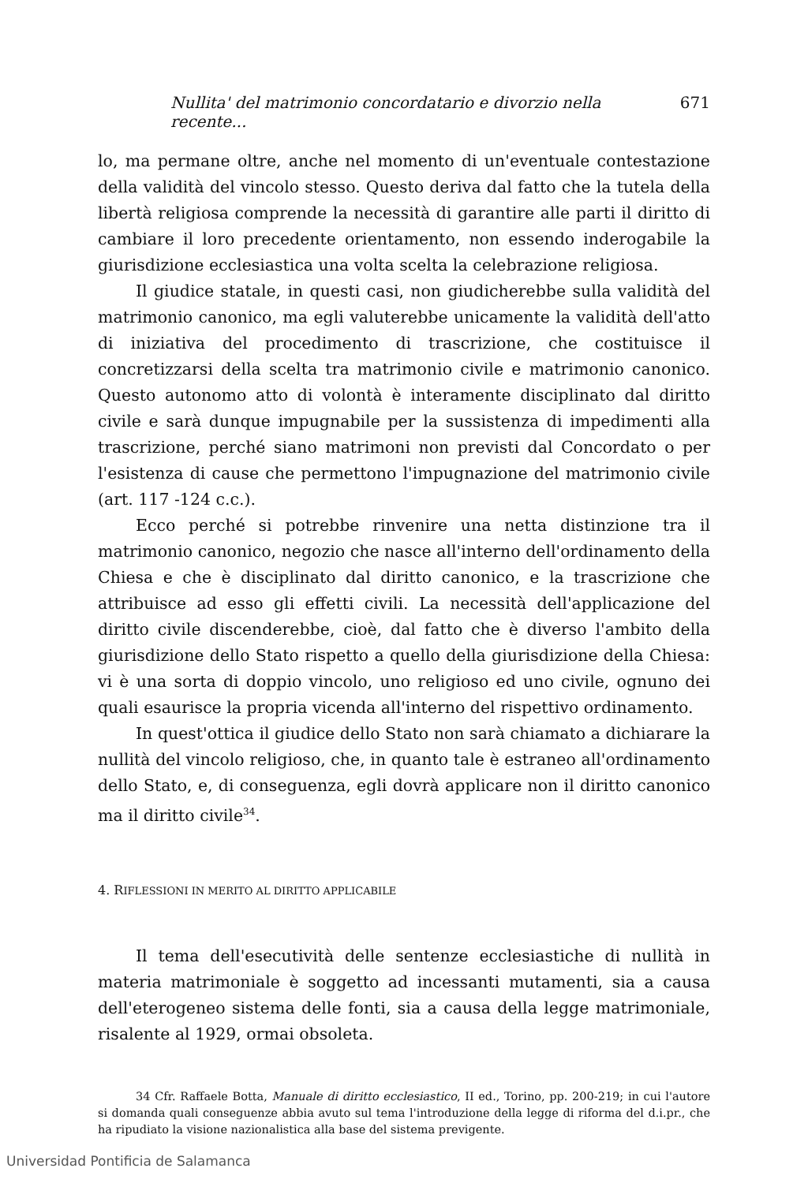Nullita' del matrimonio concordatario e divorzio nella recente... 671
lo, ma permane oltre, anche nel momento di un'eventuale contestazione della validità del vincolo stesso. Questo deriva dal fatto che la tutela della libertà religiosa comprende la necessità di garantire alle parti il diritto di cambiare il loro precedente orientamento, non essendo inderogabile la giurisdizione ecclesiastica una volta scelta la celebrazione religiosa.
Il giudice statale, in questi casi, non giudicherebbe sulla validità del matrimonio canonico, ma egli valuterebbe unicamente la validità dell'atto di iniziativa del procedimento di trascrizione, che costituisce il concretizzarsi della scelta tra matrimonio civile e matrimonio canonico. Questo autonomo atto di volontà è interamente disciplinato dal diritto civile e sarà dunque impugnabile per la sussistenza di impedimenti alla trascrizione, perché siano matrimoni non previsti dal Concordato o per l'esistenza di cause che permettono l'impugnazione del matrimonio civile (art. 117 -124 c.c.).
Ecco perché si potrebbe rinvenire una netta distinzione tra il matrimonio canonico, negozio che nasce all'interno dell'ordinamento della Chiesa e che è disciplinato dal diritto canonico, e la trascrizione che attribuisce ad esso gli effetti civili. La necessità dell'applicazione del diritto civile discenderebbe, cioè, dal fatto che è diverso l'ambito della giurisdizione dello Stato rispetto a quello della giurisdizione della Chiesa: vi è una sorta di doppio vincolo, uno religioso ed uno civile, ognuno dei quali esaurisce la propria vicenda all'interno del rispettivo ordinamento.
In quest'ottica il giudice dello Stato non sarà chiamato a dichiarare la nullità del vincolo religioso, che, in quanto tale è estraneo all'ordinamento dello Stato, e, di conseguenza, egli dovrà applicare non il diritto canonico ma il diritto civile<sup>34</sup>.
4. RIFLESSIONI IN MERITO AL DIRITTO APPLICABILE
Il tema dell'esecutività delle sentenze ecclesiastiche di nullità in materia matrimoniale è soggetto ad incessanti mutamenti, sia a causa dell'eterogeneo sistema delle fonti, sia a causa della legge matrimoniale, risalente al 1929, ormai obsoleta.
34 Cfr. Raffaele Botta, Manuale di diritto ecclesiastico, II ed., Torino, pp. 200-219; in cui l'autore si domanda quali conseguenze abbia avuto sul tema l'introduzione della legge di riforma del d.i.pr., che ha ripudiato la visione nazionalistica alla base del sistema previgente.
Universidad Pontificia de Salamanca